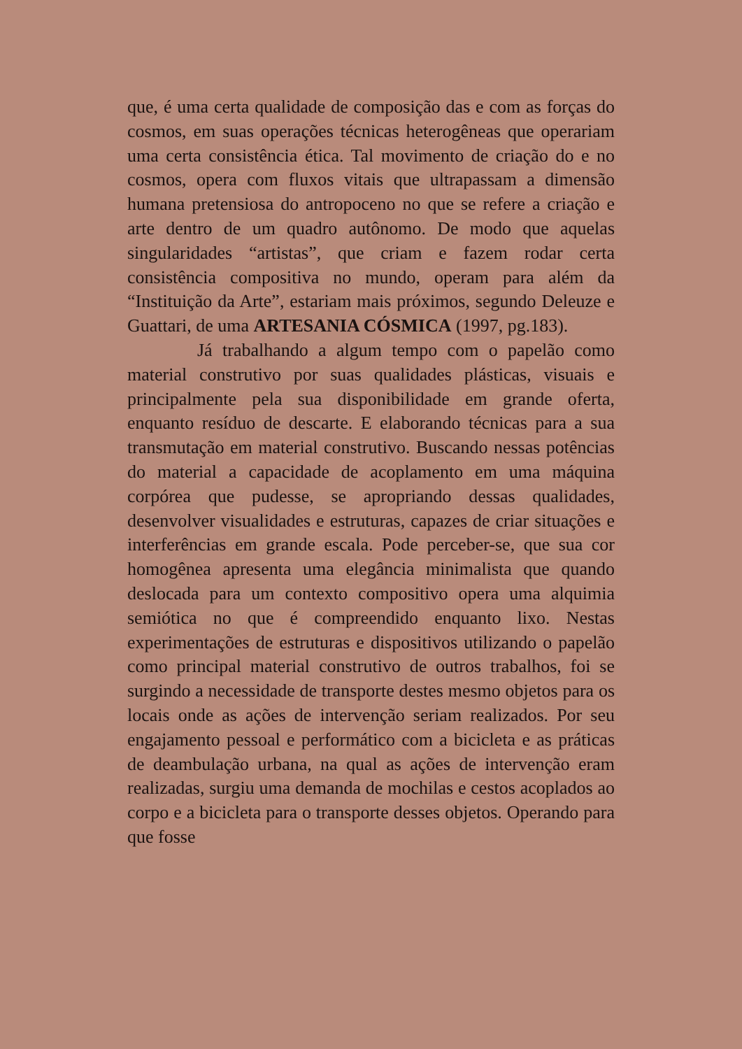que, é uma certa qualidade de composição das e com as forças do cosmos, em suas operações técnicas heterogêneas que operariam uma certa consistência ética. Tal movimento de criação do e no cosmos, opera com fluxos vitais que ultrapassam a dimensão humana pretensiosa do antropoceno no que se refere a criação e arte dentro de um quadro autônomo. De modo que aquelas singularidades “artistas”, que criam e fazem rodar certa consistência compositiva no mundo, operam para além da “Instituição da Arte”, estariam mais próximos, segundo Deleuze e Guattari, de uma ARTESANIA CÓSMICA (1997, pg.183).
Já trabalhando a algum tempo com o papelão como material construtivo por suas qualidades plásticas, visuais e principalmente pela sua disponibilidade em grande oferta, enquanto resíduo de descarte. E elaborando técnicas para a sua transmutação em material construtivo. Buscando nessas potências do material a capacidade de acoplamento em uma máquina corpórea que pudesse, se apropriando dessas qualidades, desenvolver visualidades e estruturas, capazes de criar situações e interferências em grande escala. Pode perceber-se, que sua cor homogênea apresenta uma elegância minimalista que quando deslocada para um contexto compositivo opera uma alquimia semiótica no que é compreendido enquanto lixo. Nestas experimentações de estruturas e dispositivos utilizando o papelão como principal material construtivo de outros trabalhos, foi se surgindo a necessidade de transporte destes mesmo objetos para os locais onde as ações de intervenção seriam realizados. Por seu engajamento pessoal e performático com a bicicleta e as práticas de deambulação urbana, na qual as ações de intervenção eram realizadas, surgiu uma demanda de mochilas e cestos acoplados ao corpo e a bicicleta para o transporte desses objetos. Operando para que fosse